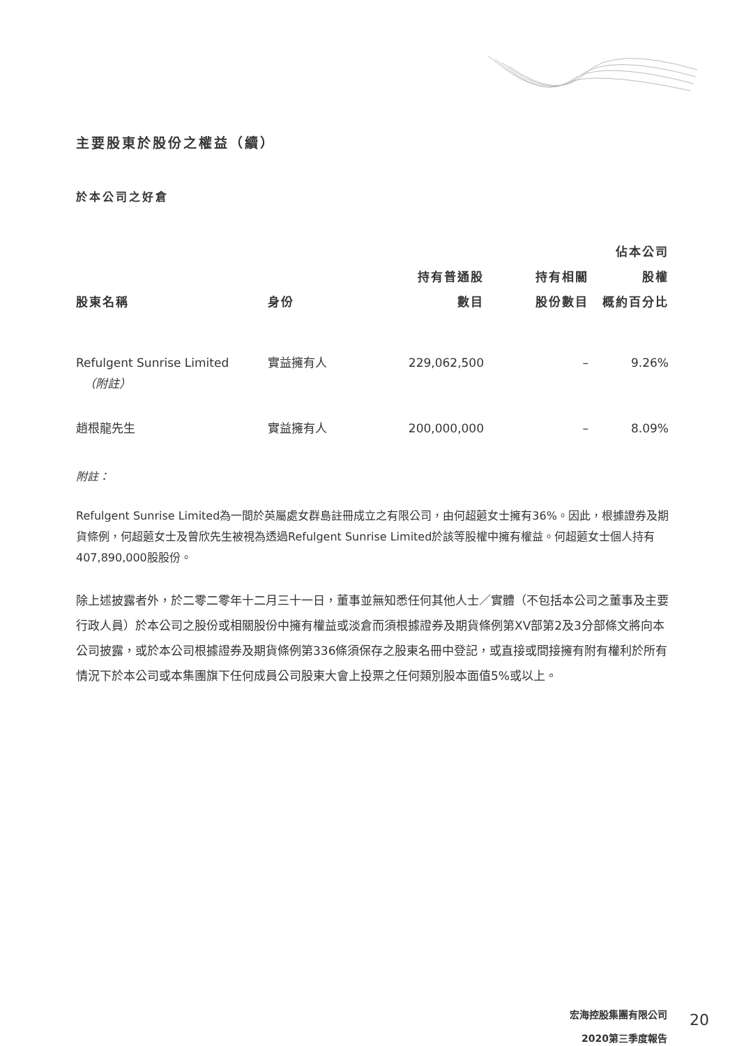主要股東於股份之權益（續）
於本公司之好倉
| 股東名稱 | 身份 | 持有普通股 數目 | 持有相關 股份數目 | 佔本公司 股權 概約百分比 |
| --- | --- | --- | --- | --- |
| Refulgent Sunrise Limited （附註） | 實益擁有人 | 229,062,500 | – | 9.26% |
| 趙根龍先生 | 實益擁有人 | 200,000,000 | – | 8.09% |
附註：
Refulgent Sunrise Limited為一間於英屬處女群島註冊成立之有限公司，由何超蕸女士擁有36%。因此，根據證券及期貨條例，何超蕸女士及曾欣先生被視為透過Refulgent Sunrise Limited於該等股權中擁有權益。何超蕸女士個人持有407,890,000股股份。
除上述披露者外，於二零二零年十二月三十一日，董事並無知悉任何其他人士／實體（不包括本公司之董事及主要行政人員）於本公司之股份或相關股份中擁有權益或淡倉而須根據證券及期貨條例第XV部第2及3分部條文將向本公司披露，或於本公司根據證券及期貨條例第336條須保存之股東名冊中登記，或直接或間接擁有附有權利於所有情況下於本公司或本集團旗下任何成員公司股東大會上投票之任何類別股本面值5%或以上。
宏海控股集團有限公司
2020第三季度報告
20